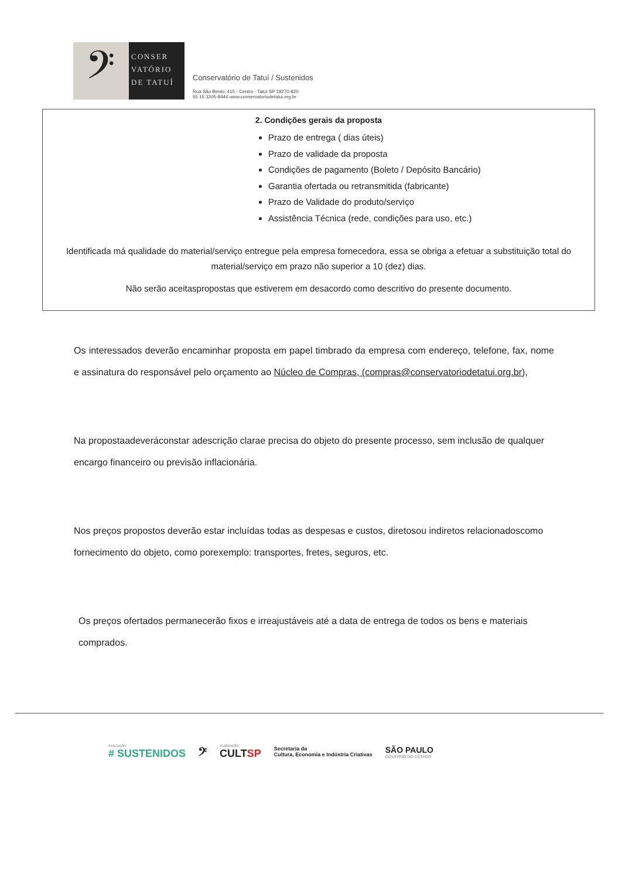𝄢
CONSER
VATÓRIO
DE TATUÍ
Conservatório de Tatuí / Sustenidos
Rua São Bento, 415 - Centro - Tatuí SP 18270-820
55 15 3205-8444 www.conservatoriodetatui.org.br
2. Condições gerais da proposta
Prazo de entrega ( dias úteis)
Prazo de validade da proposta
Condições de pagamento (Boleto / Depósito Bancário)
Garantia ofertada ou retransmitida (fabricante)
Prazo de Validade do produto/serviço
Assistência Técnica (rede, condições para uso, etc.)
Identificada má qualidade do material/serviço entregue pela empresa fornecedora, essa se obriga a efetuar a substituição total do material/serviço em prazo não superior a 10 (dez) dias.
Não serão aceitaspropostas que estiverem em desacordo como descritivo do presente documento.
Os interessados deverão encaminhar proposta em papel timbrado da empresa com endereço, telefone, fax, nome e assinatura do responsável pelo orçamento ao Núcleo de Compras, (compras@conservatoriodetatui.org.br),
Na propostaadeveráconstar adescrição clarae precisa do objeto do presente processo, sem inclusão de qualquer encargo financeiro ou previsão inflacionária.
Nos preços propostos deverão estar incluídas todas as despesas e custos, diretosou indiretos relacionadoscomo fornecimento do objeto, como porexemplo: transportes, fretes, seguros, etc.
Os preços ofertados permanecerão fixos e irreajustáveis até a data de entrega de todos os bens e materiais comprados.
execução:
# SUSTENIDOS
𝄢
realização:
CULTSP
Secretaria da
Cultura, Economia e Indústria Criativas
SÃO PAULO
GOVERNO DO ESTADO